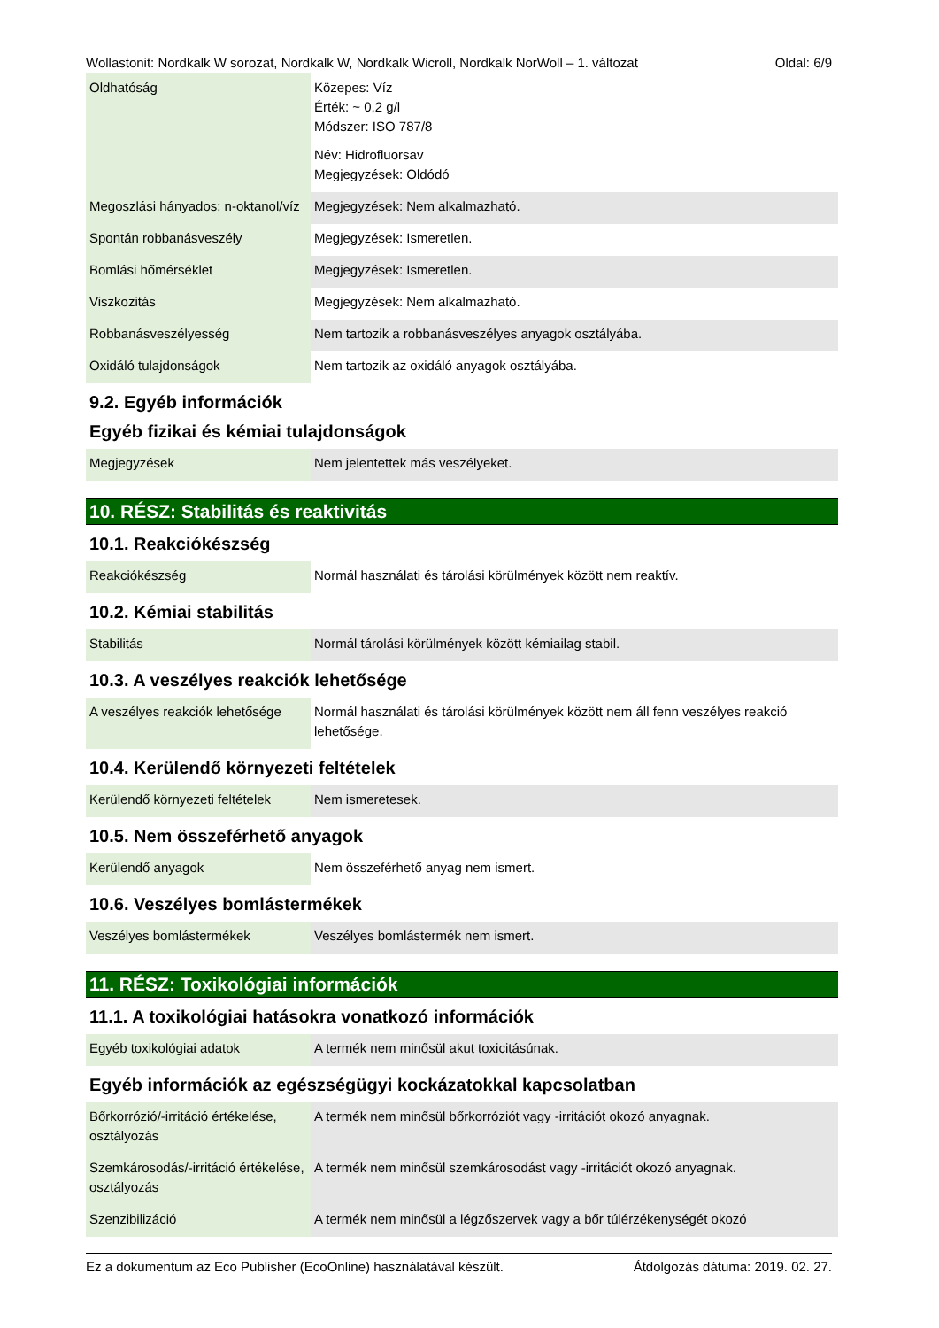Wollastonit: Nordkalk W sorozat, Nordkalk W, Nordkalk Wicroll, Nordkalk NorWoll – 1. változat Oldal: 6/9
| Oldhatóság | Közepes: Víz Érték: ~ 0,2 g/l Módszer: ISO 787/8 Név: Hidrofluorsav Megjegyzések: Oldódó |
| Megoszlási hányados: n-oktanol/víz | Megjegyzések: Nem alkalmazható. |
| Spontán robbanásveszély | Megjegyzések: Ismeretlen. |
| Bomlási hőmérséklet | Megjegyzések: Ismeretlen. |
| Viszkozitás | Megjegyzések: Nem alkalmazható. |
| Robbanásveszélyesség | Nem tartozik a robbanásveszélyes anyagok osztályába. |
| Oxidáló tulajdonságok | Nem tartozik az oxidáló anyagok osztályába. |
9.2. Egyéb információk
Egyéb fizikai és kémiai tulajdonságok
| Megjegyzések | Nem jelentettek más veszélyeket. |
10. RÉSZ: Stabilitás és reaktivitás
10.1. Reakciókészség
| Reakciókészség | Normál használati és tárolási körülmények között nem reaktív. |
10.2. Kémiai stabilitás
| Stabilitás | Normál tárolási körülmények között kémiailag stabil. |
10.3. A veszélyes reakciók lehetősége
| A veszélyes reakciók lehetősége | Normál használati és tárolási körülmények között nem áll fenn veszélyes reakció lehetősége. |
10.4. Kerülendő környezeti feltételek
| Kerülendő környezeti feltételek | Nem ismeretesek. |
10.5. Nem összeférhető anyagok
| Kerülendő anyagok | Nem összeférhető anyag nem ismert. |
10.6. Veszélyes bomlástermékek
| Veszélyes bomlástermékek | Veszélyes bomlástermék nem ismert. |
11. RÉSZ: Toxikológiai információk
11.1. A toxikológiai hatásokra vonatkozó információk
| Egyéb toxikológiai adatok | A termék nem minősül akut toxicitásúnak. |
Egyéb információk az egészségügyi kockázatokkal kapcsolatban
| Bőrkorrózió/-irritáció értékelése, osztályozás | A termék nem minősül bőrkorróziót vagy -irritációt okozó anyagnak. |
| Szemkárosodás/-irritáció értékelése, osztályozás | A termék nem minősül szemkárosodást vagy -irritációt okozó anyagnak. |
| Szenzibilizáció | A termék nem minősül a légzőszervek vagy a bőr túlérzékenységét okozó |
Ez a dokumentum az Eco Publisher (EcoOnline) használatával készült. Átdolgozás dátuma: 2019. 02. 27.